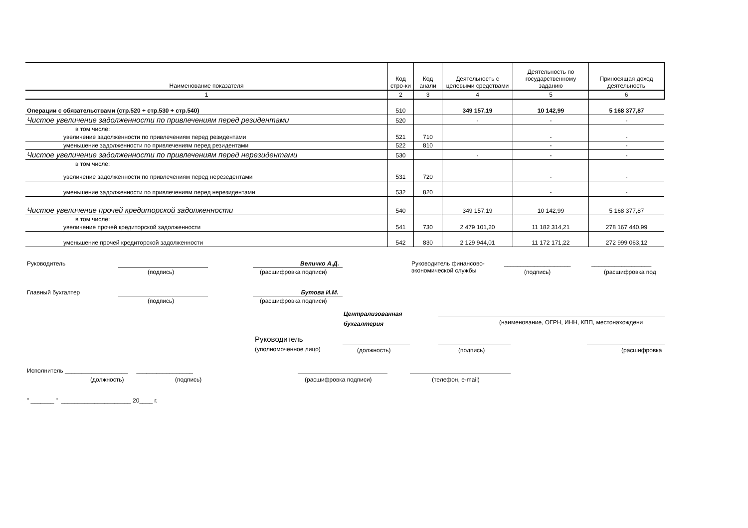| Наименование показателя | Код стро-ки | Код анали | Деятельность с целевыми средствами | Деятельность по государственному заданию | Приносящая доход деятельность |
| --- | --- | --- | --- | --- | --- |
| 1 | 2 | 3 | 4 | 5 | 6 |
| Операции с обязательствами (стр.520 + стр.530 + стр.540) | 510 | | 349 157,19 | 10 142,99 | 5 168 377,87 |
| Чистое увеличение задолженности по привлечениям перед резидентами | 520 | | - | - | - |
| в том числе: | | | | | |
| увеличение задолженности по привлечениям перед резидентами | 521 | 710 | | - | - |
| уменьшение задолженности по привлечениям перед резидентами | 522 | 810 | | - | - |
| Чистое увеличение задолженности по привлечениям перед нерезидентами | 530 | | - | - | - |
| в том числе: | | | | | |
| увеличение задолженности по привлечениям перед нерезедентами | 531 | 720 | | - | - |
| уменьшение задолженности по привлечениям перед нерезидентами | 532 | 820 | | - | - |
| Чистое увеличение прочей кредиторской задолженности | 540 | | 349 157,19 | 10 142,99 | 5 168 377,87 |
| в том числе: | | | | | |
| увеличение прочей кредиторской задолженности | 541 | 730 | 2 479 101,20 | 11 182 314,21 | 278 167 440,99 |
| уменьшение прочей кредиторской задолженности | 542 | 830 | 2 129 944,01 | 11 172 171,22 | 272 999 063,12 |
Руководитель
(подпись)
Величко А.Д.
(расшифровка подписи)
Руководитель финансово-
экономической службы
____________________
(подпись)
__________________
(расшифровка под
Главный бухгалтер
(подпись)
Бутова И.М.
(расшифровка подписи)
Централизованная
бухгалтерия
(наименование, ОГРН, ИНН, КПП, местонахождени
Руководитель
(уполномоченное лицо) (должность) (подпись) (расшифровка
Исполнитель ___________________ _________________
(должность) (подпись) (расшифровка подписи) (телефон, e-mail)
" _______ " _____________________ 20____ г.